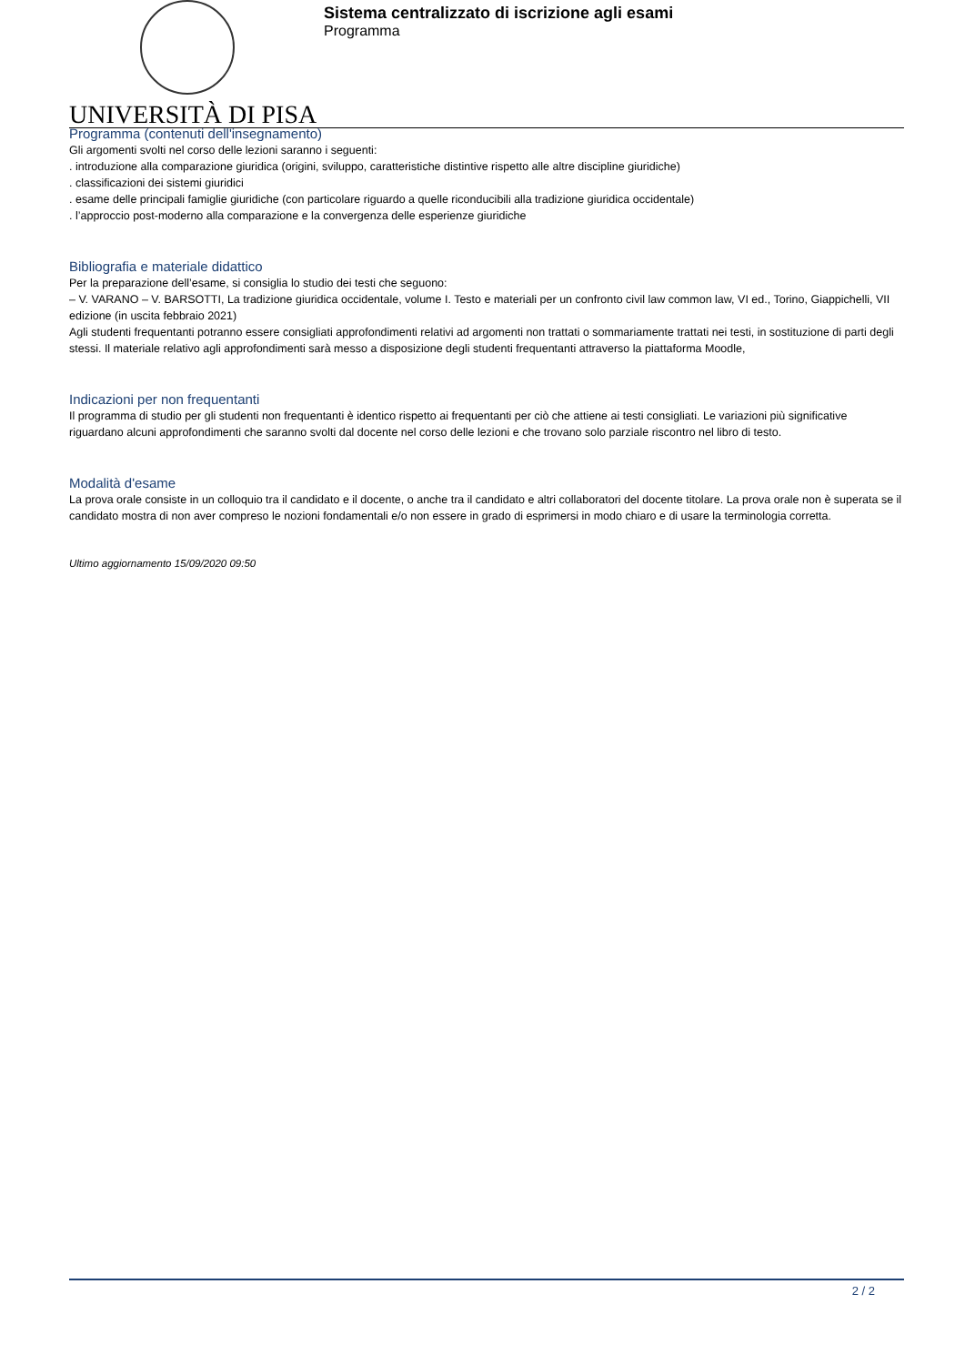UNIVERSITÀ DI PISA
Sistema centralizzato di iscrizione agli esami
Programma
Programma (contenuti dell'insegnamento)
Gli argomenti svolti nel corso delle lezioni saranno i seguenti:
. introduzione alla comparazione giuridica (origini, sviluppo, caratteristiche distintive rispetto alle altre discipline giuridiche)
. classificazioni dei sistemi giuridici
. esame delle principali famiglie giuridiche (con particolare riguardo a quelle riconducibili alla tradizione giuridica occidentale)
. l’approccio post-moderno alla comparazione e la convergenza delle esperienze giuridiche
Bibliografia e materiale didattico
Per la preparazione dell’esame, si consiglia lo studio dei testi che seguono:
– V. VARANO – V. BARSOTTI, La tradizione giuridica occidentale, volume I. Testo e materiali per un confronto civil law common law, VI ed., Torino, Giappichelli, VII edizione (in uscita febbraio 2021)
Agli studenti frequentanti potranno essere consigliati approfondimenti relativi ad argomenti non trattati o sommariamente trattati nei testi, in sostituzione di parti degli stessi. Il materiale relativo agli approfondimenti sarà messo a disposizione degli studenti frequentanti attraverso la piattaforma Moodle,
Indicazioni per non frequentanti
Il programma di studio per gli studenti non frequentanti è identico rispetto ai frequentanti per ciò che attiene ai testi consigliati. Le variazioni più significative riguardano alcuni approfondimenti che saranno svolti dal docente nel corso delle lezioni e che trovano solo parziale riscontro nel libro di testo.
Modalità d'esame
La prova orale consiste in un colloquio tra il candidato e il docente, o anche tra il candidato e altri collaboratori del docente titolare. La prova orale non è superata se il candidato mostra di non aver compreso le nozioni fondamentali e/o non essere in grado di esprimersi in modo chiaro e di usare la terminologia corretta.
Ultimo aggiornamento 15/09/2020 09:50
2 / 2